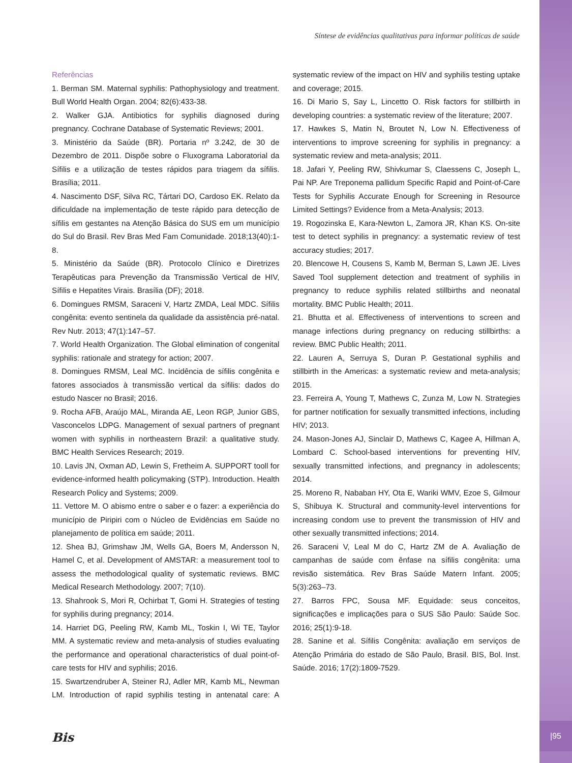Síntese de evidências qualitativas para informar políticas de saúde
Referências
1. Berman SM. Maternal syphilis: Pathophysiology and treatment. Bull World Health Organ. 2004; 82(6):433-38.
2. Walker GJA. Antibiotics for syphilis diagnosed during pregnancy. Cochrane Database of Systematic Reviews; 2001.
3. Ministério da Saúde (BR). Portaria nº 3.242, de 30 de Dezembro de 2011. Dispõe sobre o Fluxograma Laboratorial da Sífilis e a utilização de testes rápidos para triagem da sífilis. Brasília; 2011.
4. Nascimento DSF, Silva RC, Tártari DO, Cardoso EK. Relato da dificuldade na implementação de teste rápido para detecção de sífilis em gestantes na Atenção Básica do SUS em um município do Sul do Brasil. Rev Bras Med Fam Comunidade. 2018;13(40):1-8.
5. Ministério da Saúde (BR). Protocolo Clínico e Diretrizes Terapêuticas para Prevenção da Transmissão Vertical de HIV, Sífilis e Hepatites Virais. Brasília (DF); 2018.
6. Domingues RMSM, Saraceni V, Hartz ZMDA, Leal MDC. Sífilis congênita: evento sentinela da qualidade da assistência pré-natal. Rev Nutr. 2013; 47(1):147–57.
7. World Health Organization. The Global elimination of congenital syphilis: rationale and strategy for action; 2007.
8. Domingues RMSM, Leal MC. Incidência de sífilis congênita e fatores associados à transmissão vertical da sífilis: dados do estudo Nascer no Brasil; 2016.
9. Rocha AFB, Araújo MAL, Miranda AE, Leon RGP, Junior GBS, Vasconcelos LDPG. Management of sexual partners of pregnant women with syphilis in northeastern Brazil: a qualitative study. BMC Health Services Research; 2019.
10. Lavis JN, Oxman AD, Lewin S, Fretheim A. SUPPORT tooll for evidence-informed health policymaking (STP). Introduction. Health Research Policy and Systems; 2009.
11. Vettore M. O abismo entre o saber e o fazer: a experiência do município de Piripiri com o Núcleo de Evidências em Saúde no planejamento de política em saúde; 2011.
12. Shea BJ, Grimshaw JM, Wells GA, Boers M, Andersson N, Hamel C, et al. Development of AMSTAR: a measurement tool to assess the methodological quality of systematic reviews. BMC Medical Research Methodology. 2007; 7(10).
13. Shahrook S, Mori R, Ochirbat T, Gomi H. Strategies of testing for syphilis during pregnancy; 2014.
14. Harriet DG, Peeling RW, Kamb ML, Toskin I, Wi TE, Taylor MM. A systematic review and meta-analysis of studies evaluating the performance and operational characteristics of dual point-of-care tests for HIV and syphilis; 2016.
15. Swartzendruber A, Steiner RJ, Adler MR, Kamb ML, Newman LM. Introduction of rapid syphilis testing in antenatal care: A systematic review of the impact on HIV and syphilis testing uptake and coverage; 2015.
16. Di Mario S, Say L, Lincetto O. Risk factors for stillbirth in developing countries: a systematic review of the literature; 2007.
17. Hawkes S, Matin N, Broutet N, Low N. Effectiveness of interventions to improve screening for syphilis in pregnancy: a systematic review and meta-analysis; 2011.
18. Jafari Y, Peeling RW, Shivkumar S, Claessens C, Joseph L, Pai NP. Are Treponema pallidum Specific Rapid and Point-of-Care Tests for Syphilis Accurate Enough for Screening in Resource Limited Settings? Evidence from a Meta-Analysis; 2013.
19. Rogozinska E, Kara-Newton L, Zamora JR, Khan KS. On-site test to detect syphilis in pregnancy: a systematic review of test accuracy studies; 2017.
20. Blencowe H, Cousens S, Kamb M, Berman S, Lawn JE. Lives Saved Tool supplement detection and treatment of syphilis in pregnancy to reduce syphilis related stillbirths and neonatal mortality. BMC Public Health; 2011.
21. Bhutta et al. Effectiveness of interventions to screen and manage infections during pregnancy on reducing stillbirths: a review. BMC Public Health; 2011.
22. Lauren A, Serruya S, Duran P. Gestational syphilis and stillbirth in the Americas: a systematic review and meta-analysis; 2015.
23. Ferreira A, Young T, Mathews C, Zunza M, Low N. Strategies for partner notification for sexually transmitted infections, including HIV; 2013.
24. Mason-Jones AJ, Sinclair D, Mathews C, Kagee A, Hillman A, Lombard C. School-based interventions for preventing HIV, sexually transmitted infections, and pregnancy in adolescents; 2014.
25. Moreno R, Nababan HY, Ota E, Wariki WMV, Ezoe S, Gilmour S, Shibuya K. Structural and community-level interventions for increasing condom use to prevent the transmission of HIV and other sexually transmitted infections; 2014.
26. Saraceni V, Leal M do C, Hartz ZM de A. Avaliação de campanhas de saúde com ênfase na sífilis congênita: uma revisão sistemática. Rev Bras Saúde Matern Infant. 2005; 5(3):263–73.
27. Barros FPC, Sousa MF. Equidade: seus conceitos, significações e implicações para o SUS São Paulo: Saúde Soc. 2016; 25(1):9-18.
28. Sanine et al. Sífilis Congênita: avaliação em serviços de Atenção Primária do estado de São Paulo, Brasil. BIS, Bol. Inst. Saúde. 2016; 17(2):1809-7529.
Bis
|95